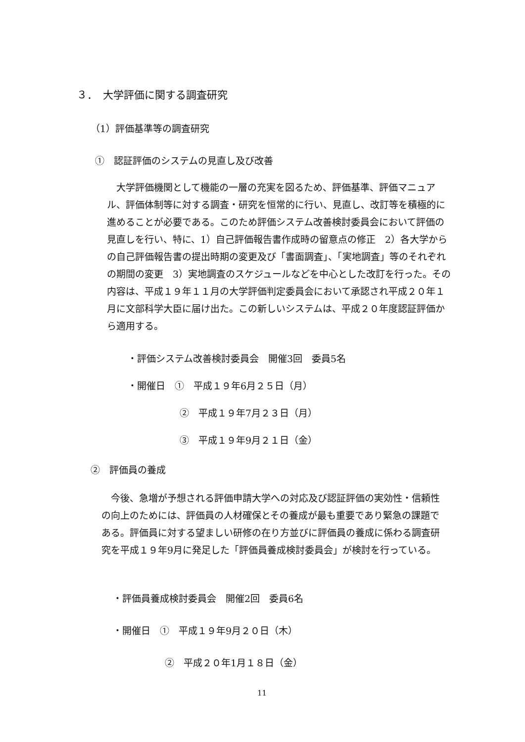３．　大学評価に関する調査研究
（1）評価基準等の調査研究
①　認証評価のシステムの見直し及び改善
　大学評価機関として機能の一層の充実を図るため、評価基準、評価マニュアル、評価体制等に対する調査・研究を恒常的に行い、見直し、改訂等を積極的に進めることが必要である。このため評価システム改善検討委員会において評価の見直しを行い、特に、1）自己評価報告書作成時の留意点の修正　2）各大学からの自己評価報告書の提出時期の変更及び「書面調査」、「実地調査」等のそれぞれの期間の変更　3）実地調査のスケジュールなどを中心とした改訂を行った。その内容は、平成１９年１１月の大学評価判定委員会において承認され平成２０年１月に文部科学大臣に届け出た。この新しいシステムは、平成２０年度認証評価から適用する。
・評価システム改善検討委員会　開催3回　委員5名
・開催日　①　平成１９年6月２５日（月）
②　平成１９年7月２３日（月）
③　平成１９年9月２１日（金）
②　評価員の養成
　今後、急増が予想される評価申請大学への対応及び認証評価の実効性・信頼性の向上のためには、評価員の人材確保とその養成が最も重要であり緊急の課題である。評価員に対する望ましい研修の在り方並びに評価員の養成に係わる調査研究を平成１９年9月に発足した「評価員養成検討委員会」が検討を行っている。
・評価員養成検討委員会　開催2回　委員6名
・開催日　①　平成１９年9月２０日（木）
②　平成２０年1月１８日（金）
11